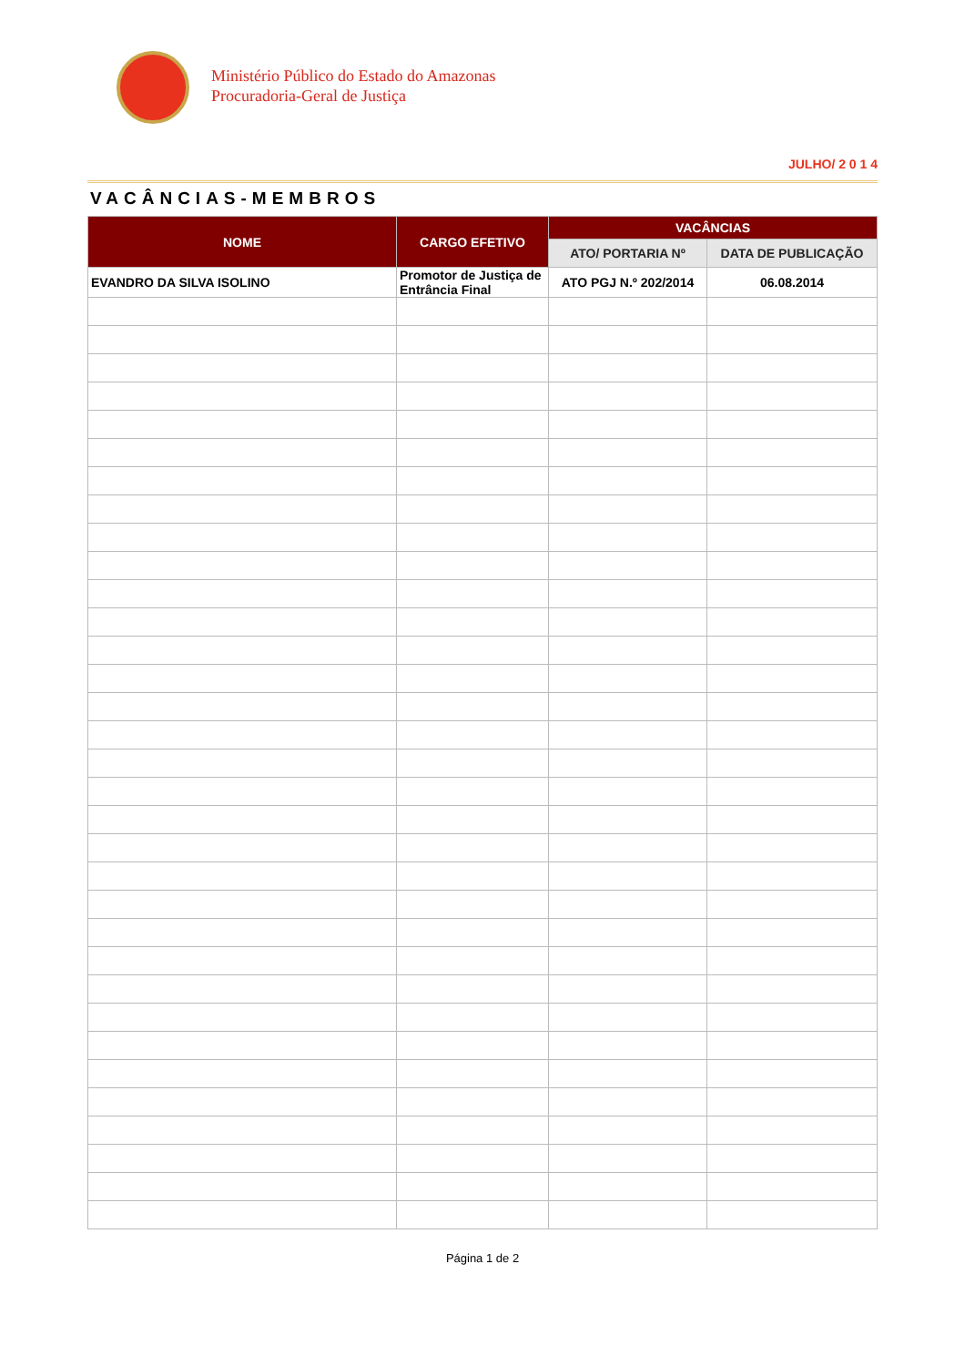Ministério Público do Estado do Amazonas
Procuradoria-Geral de Justiça
JULHO/ 2 0 1 4
VACÂNCIAS-MEMBROS
| NOME | CARGO EFETIVO | VACÂNCIAS | |
| --- | --- | --- | --- |
| | | ATO/ PORTARIA Nº | DATA DE PUBLICAÇÃO |
| EVANDRO DA SILVA ISOLINO | Promotor de Justiça de Entrância Final | ATO PGJ N.º 202/2014 | 06.08.2014 |
Página 1 de 2